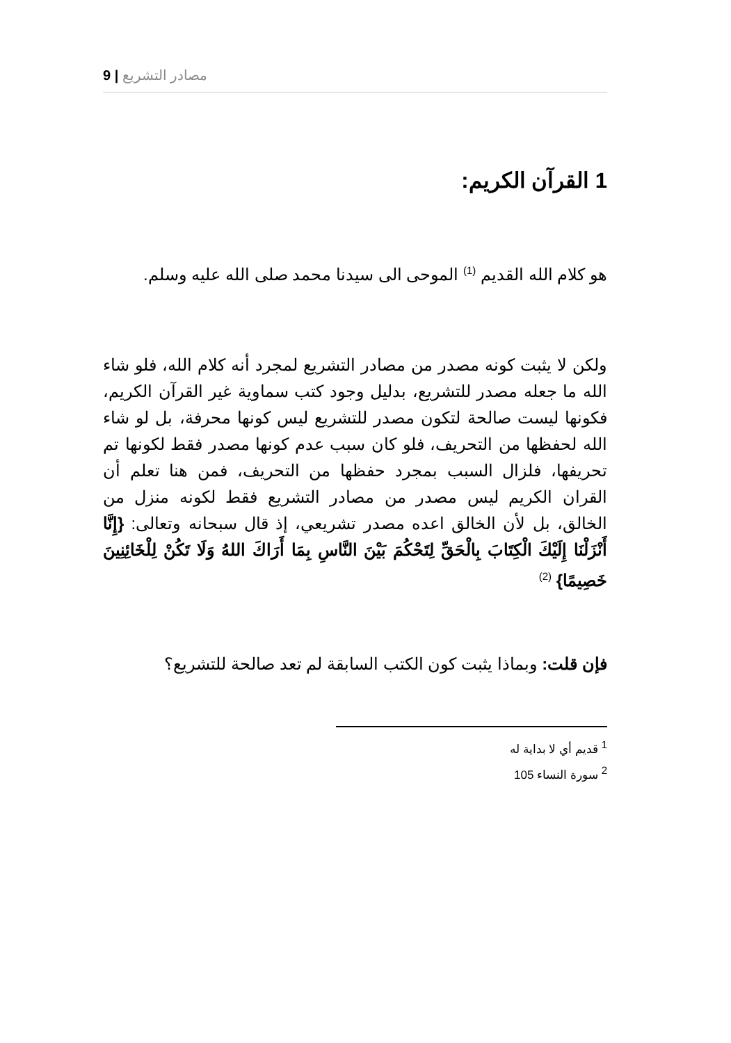9 | مصادر التشريع
1 القرآن الكريم:
هو كلام الله القديم <sup>(1)</sup> الموحى الى سيدنا محمد صلى الله عليه وسلم.
ولكن لا يثبت كونه مصدر من مصادر التشريع لمجرد أنه كلام الله، فلو شاء الله ما جعله مصدر للتشريع، بدليل وجود كتب سماوية غير القرآن الكريم، فكونها ليست صالحة لتكون مصدر للتشريع ليس كونها محرفة، بل لو شاء الله لحفظها من التحريف، فلو كان سبب عدم كونها مصدر فقط لكونها تم تحريفها، فلزال السبب بمجرد حفظها من التحريف، فمن هنا تعلم أن القران الكريم ليس مصدر من مصادر التشريع فقط لكونه منزل من الخالق، بل لأن الخالق اعده مصدر تشريعي، إذ قال سبحانه وتعالى: {إِنَّا أَنْزَلْنَا إِلَيْكَ الْكِتَابَ بِالْحَقِّ لِتَحْكُمَ بَيْنَ النَّاسِ بِمَا أَرَاكَ اللهُ وَلَا تَكُنْ لِلْخَائِنِينَ خَصِيمًا} <sup>(2)</sup>
فإن قلت: وبماذا يثبت كون الكتب السابقة لم تعد صالحة للتشريع؟
<sup>1</sup> قديم أي لا بداية له
<sup>2</sup> سورة النساء 105